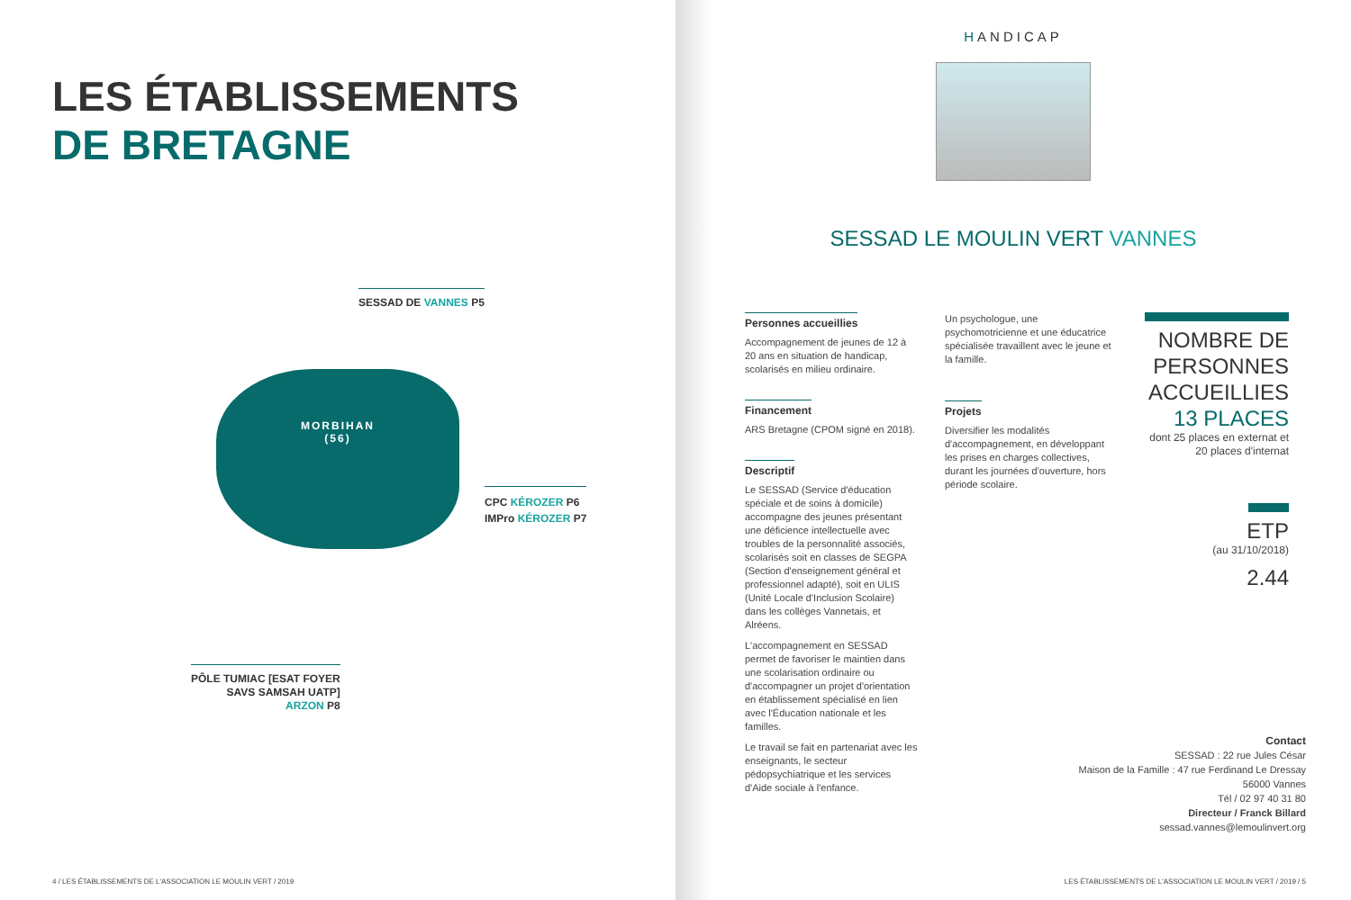LES ÉTABLISSEMENTS
DE BRETAGNE
SESSAD DE VANNES P5
MORBIHAN
(56)
CPC KÉROZER P6
IMPro KÉROZER P7
PÔLE TUMIAC [ESAT FOYER
SAVS SAMSAH UATP]
ARZON P8
4 / LES ÉTABLISSEMENTS DE L'ASSOCIATION LE MOULIN VERT / 2019
HANDICAP
SESSAD LE MOULIN VERT VANNES
Personnes accueillies
Accompagnement de jeunes de 12 à 20 ans en situation de handicap, scolarisés en milieu ordinaire.
Financement
ARS Bretagne (CPOM signé en 2018).
Descriptif
Le SESSAD (Service d'éducation spéciale et de soins à domicile) accompagne des jeunes présentant une déficience intellectuelle avec troubles de la personnalité associés, scolarisés soit en classes de SEGPA (Section d'enseignement général et professionnel adapté), soit en ULIS (Unité Locale d'Inclusion Scolaire) dans les collèges Vannetais, et Alréens.
L'accompagnement en SESSAD permet de favoriser le maintien dans une scolarisation ordinaire ou d'accompagner un projet d'orientation en établissement spécialisé en lien avec l'Éducation nationale et les familles.
Le travail se fait en partenariat avec les enseignants, le secteur pédopsychiatrique et les services d'Aide sociale à l'enfance.
Un psychologue, une psychomotricienne et une éducatrice spécialisée travaillent avec le jeune et la famille.
Projets
Diversifier les modalités d'accompagnement, en développant les prises en charges collectives, durant les journées d'ouverture, hors période scolaire.
NOMBRE DE PERSONNES ACCUEILLIES
13 PLACES
dont 25 places en externat et 20 places d'internat
ETP
(au 31/10/2018)
2.44
Contact
SESSAD : 22 rue Jules César
Maison de la Famille : 47 rue Ferdinand Le Dressay
56000 Vannes
Tél / 02 97 40 31 80
Directeur / Franck Billard
sessad.vannes@lemoulinvert.org
LES ÉTABLISSEMENTS DE L'ASSOCIATION LE MOULIN VERT / 2019 / 5